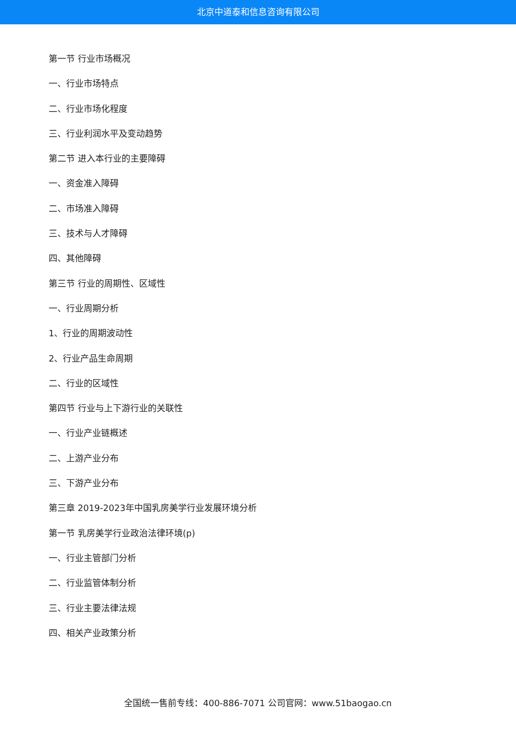北京中道泰和信息咨询有限公司
第一节 行业市场概况
一、行业市场特点
二、行业市场化程度
三、行业利润水平及变动趋势
第二节 进入本行业的主要障碍
一、资金准入障碍
二、市场准入障碍
三、技术与人才障碍
四、其他障碍
第三节 行业的周期性、区域性
一、行业周期分析
1、行业的周期波动性
2、行业产品生命周期
二、行业的区域性
第四节 行业与上下游行业的关联性
一、行业产业链概述
二、上游产业分布
三、下游产业分布
第三章 2019-2023年中国乳房美学行业发展环境分析
第一节 乳房美学行业政治法律环境(p)
一、行业主管部门分析
二、行业监管体制分析
三、行业主要法律法规
四、相关产业政策分析
全国统一售前专线：400-886-7071 公司官网：www.51baogao.cn